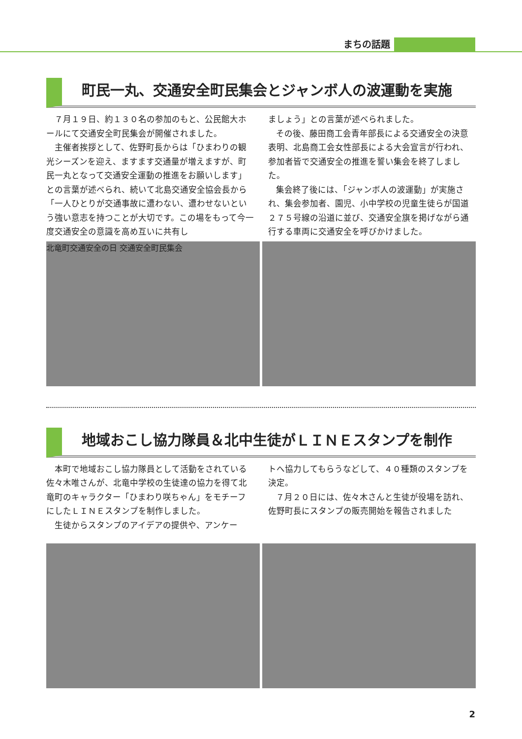まちの話題
町民一丸、交通安全町民集会とジャンボ人の波運動を実施
７月１９日、約１３０名の参加のもと、公民館大ホールにて交通安全町民集会が開催されました。
主催者挨拶として、佐野町長からは「ひまわりの観光シーズンを迎え、ますます交通量が増えますが、町民一丸となって交通安全運動の推進をお願いします」との言葉が述べられ、続いて北島交通安全協会長から「一人ひとりが交通事故に遭わない、遭わせないという強い意志を持つことが大切です。この場をもって今一度交通安全の意識を高め互いに共有し
ましょう」との言葉が述べられました。
その後、藤田商工会青年部長による交通安全の決意表明、北島商工会女性部長による大会宣言が行われ、参加者皆で交通安全の推進を誓い集会を終了しました。
集会終了後には、「ジャンボ人の波運動」が実施され、集会参加者、園児、小中学校の児童生徒らが国道２７５号線の沿道に並び、交通安全旗を掲げながら通行する車両に交通安全を呼びかけました。
北竜町交通安全の日 交通安全町民集会
地域おこし協力隊員＆北中生徒がＬＩＮＥスタンプを制作
本町で地域おこし協力隊員として活動をされている佐々木唯さんが、北竜中学校の生徒達の協力を得て北竜町のキャラクター「ひまわり咲ちゃん」をモチーフにしたＬＩＮＥスタンプを制作しました。
生徒からスタンプのアイデアの提供や、アンケー
トへ協力してもらうなどして、４０種類のスタンプを決定。
７月２０日には、佐々木さんと生徒が役場を訪れ、佐野町長にスタンプの販売開始を報告されました
2